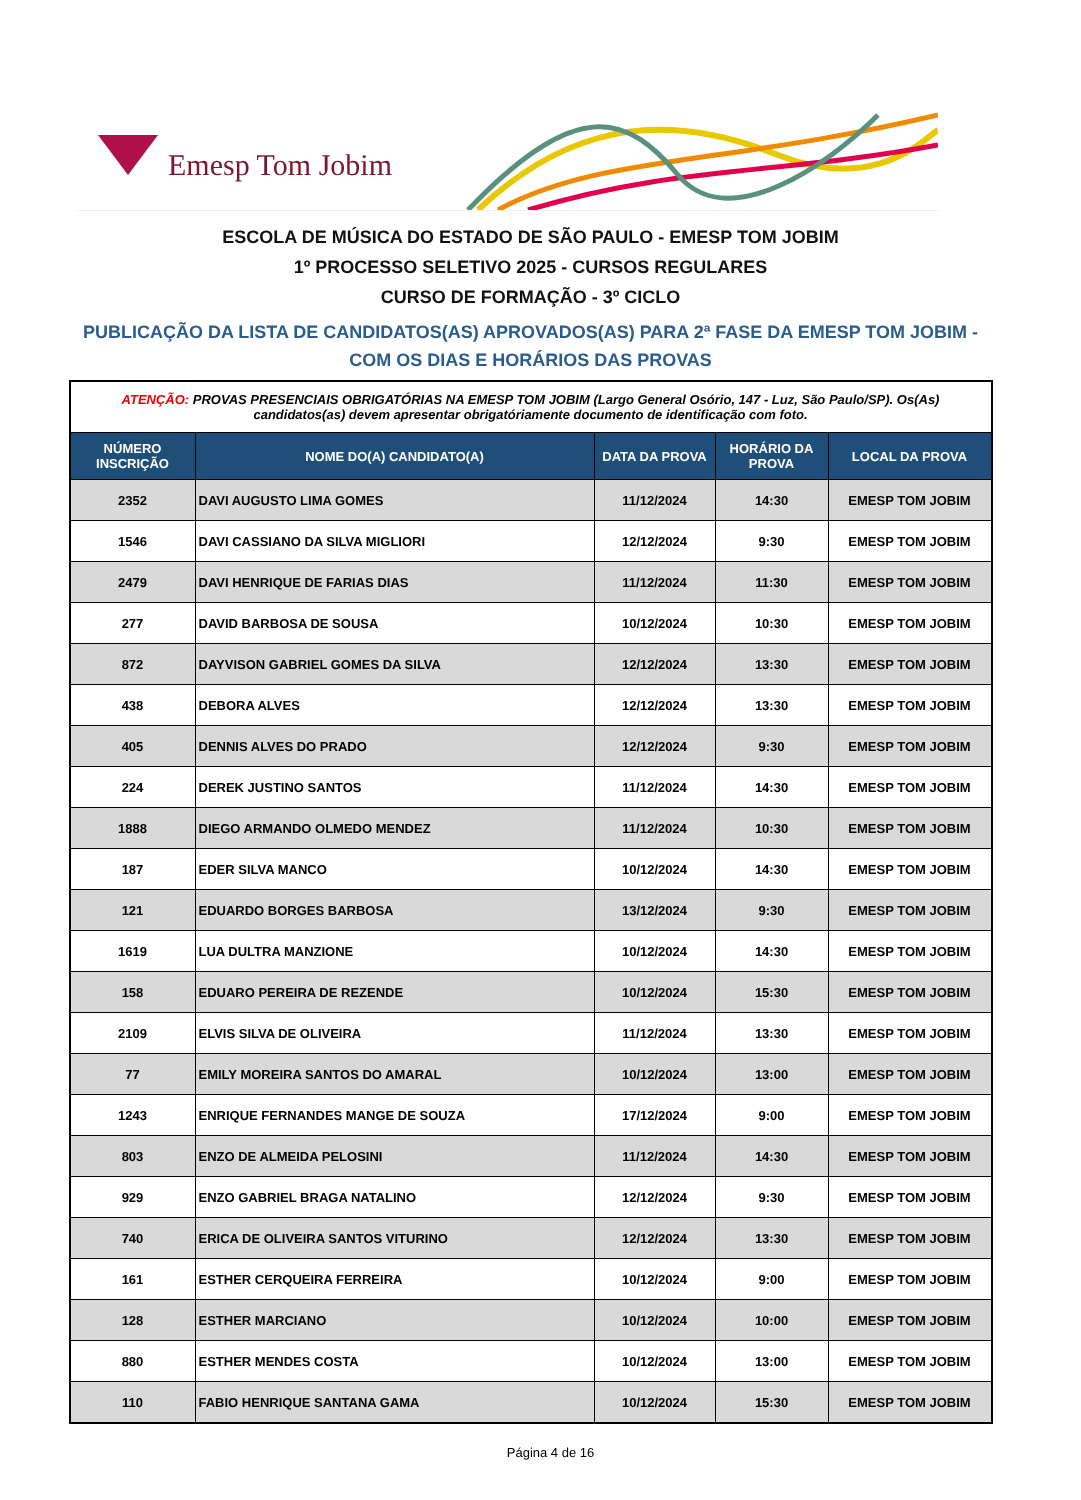Emesp Tom Jobim
ESCOLA DE MÚSICA DO ESTADO DE SÃO PAULO - EMESP TOM JOBIM
1º PROCESSO SELETIVO 2025 - CURSOS REGULARES
CURSO DE FORMAÇÃO - 3º CICLO
PUBLICAÇÃO DA LISTA DE CANDIDATOS(AS) APROVADOS(AS) PARA 2ª FASE DA EMESP TOM JOBIM -
COM OS DIAS E HORÁRIOS DAS PROVAS
| ATENÇÃO: PROVAS PRESENCIAIS OBRIGATÓRIAS NA EMESP TOM JOBIM (Largo General Osório, 147 - Luz, São Paulo/SP). Os(As) candidatos(as) devem apresentar obrigatóriamente documento de identificação com foto. | | | | |
| NÚMERO INSCRIÇÃO | NOME DO(A) CANDIDATO(A) | DATA DA PROVA | HORÁRIO DA PROVA | LOCAL DA PROVA |
| 2352 | DAVI AUGUSTO LIMA GOMES | 11/12/2024 | 14:30 | EMESP TOM JOBIM |
| 1546 | DAVI CASSIANO DA SILVA MIGLIORI | 12/12/2024 | 9:30 | EMESP TOM JOBIM |
| 2479 | DAVI HENRIQUE DE FARIAS DIAS | 11/12/2024 | 11:30 | EMESP TOM JOBIM |
| 277 | DAVID BARBOSA DE SOUSA | 10/12/2024 | 10:30 | EMESP TOM JOBIM |
| 872 | DAYVISON GABRIEL GOMES DA SILVA | 12/12/2024 | 13:30 | EMESP TOM JOBIM |
| 438 | DEBORA ALVES | 12/12/2024 | 13:30 | EMESP TOM JOBIM |
| 405 | DENNIS ALVES DO PRADO | 12/12/2024 | 9:30 | EMESP TOM JOBIM |
| 224 | DEREK JUSTINO SANTOS | 11/12/2024 | 14:30 | EMESP TOM JOBIM |
| 1888 | DIEGO ARMANDO OLMEDO MENDEZ | 11/12/2024 | 10:30 | EMESP TOM JOBIM |
| 187 | EDER SILVA MANCO | 10/12/2024 | 14:30 | EMESP TOM JOBIM |
| 121 | EDUARDO BORGES BARBOSA | 13/12/2024 | 9:30 | EMESP TOM JOBIM |
| 1619 | LUA DULTRA MANZIONE | 10/12/2024 | 14:30 | EMESP TOM JOBIM |
| 158 | EDUARO PEREIRA DE REZENDE | 10/12/2024 | 15:30 | EMESP TOM JOBIM |
| 2109 | ELVIS SILVA DE OLIVEIRA | 11/12/2024 | 13:30 | EMESP TOM JOBIM |
| 77 | EMILY MOREIRA SANTOS DO AMARAL | 10/12/2024 | 13:00 | EMESP TOM JOBIM |
| 1243 | ENRIQUE FERNANDES MANGE DE SOUZA | 17/12/2024 | 9:00 | EMESP TOM JOBIM |
| 803 | ENZO DE ALMEIDA PELOSINI | 11/12/2024 | 14:30 | EMESP TOM JOBIM |
| 929 | ENZO GABRIEL BRAGA NATALINO | 12/12/2024 | 9:30 | EMESP TOM JOBIM |
| 740 | ERICA DE OLIVEIRA SANTOS VITURINO | 12/12/2024 | 13:30 | EMESP TOM JOBIM |
| 161 | ESTHER CERQUEIRA FERREIRA | 10/12/2024 | 9:00 | EMESP TOM JOBIM |
| 128 | ESTHER MARCIANO | 10/12/2024 | 10:00 | EMESP TOM JOBIM |
| 880 | ESTHER MENDES COSTA | 10/12/2024 | 13:00 | EMESP TOM JOBIM |
| 110 | FABIO HENRIQUE SANTANA GAMA | 10/12/2024 | 15:30 | EMESP TOM JOBIM |
Página 4 de 16